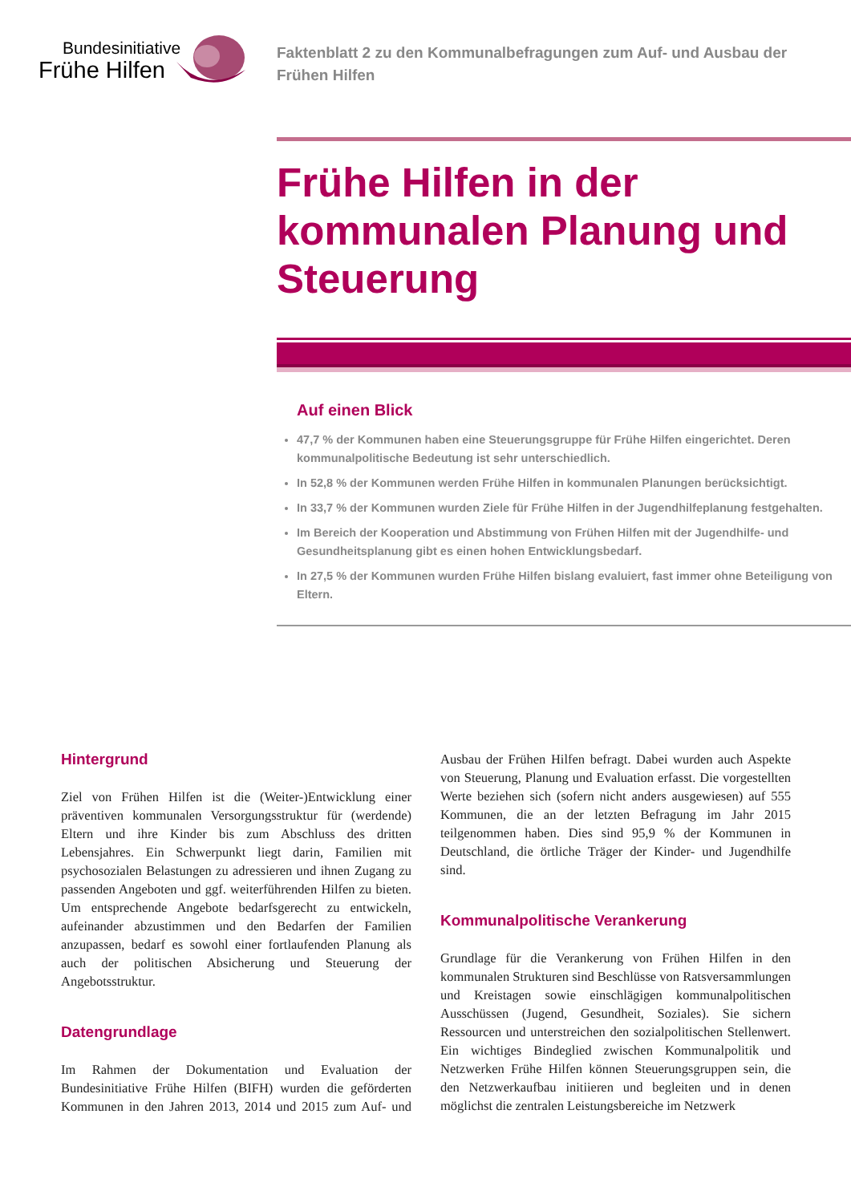Bundesinitiative
Frühe Hilfen
Faktenblatt 2 zu den Kommunalbefragungen zum Auf- und Ausbau der Frühen Hilfen
Frühe Hilfen in der kommunalen Planung und Steuerung
Auf einen Blick
47,7 % der Kommunen haben eine Steuerungsgruppe für Frühe Hilfen eingerichtet. Deren kommunalpolitische Bedeutung ist sehr unterschiedlich.
In 52,8 % der Kommunen werden Frühe Hilfen in kommunalen Planungen berücksichtigt.
In 33,7 % der Kommunen wurden Ziele für Frühe Hilfen in der Jugendhilfeplanung festgehalten.
Im Bereich der Kooperation und Abstimmung von Frühen Hilfen mit der Jugendhilfe- und Gesundheitsplanung gibt es einen hohen Entwicklungsbedarf.
In 27,5 % der Kommunen wurden Frühe Hilfen bislang evaluiert, fast immer ohne Beteiligung von Eltern.
Hintergrund
Ziel von Frühen Hilfen ist die (Weiter-)Entwicklung einer präventiven kommunalen Versorgungsstruktur für (werdende) Eltern und ihre Kinder bis zum Abschluss des dritten Lebensjahres. Ein Schwerpunkt liegt darin, Familien mit psychosozialen Belastungen zu adressieren und ihnen Zugang zu passenden Angeboten und ggf. weiterführenden Hilfen zu bieten. Um entsprechende Angebote bedarfsgerecht zu entwickeln, aufeinander abzustimmen und den Bedarfen der Familien anzupassen, bedarf es sowohl einer fortlaufenden Planung als auch der politischen Absicherung und Steuerung der Angebotsstruktur.
Datengrundlage
Im Rahmen der Dokumentation und Evaluation der Bundesinitiative Frühe Hilfen (BIFH) wurden die geförderten Kommunen in den Jahren 2013, 2014 und 2015 zum Auf- und Ausbau der Frühen Hilfen befragt. Dabei wurden auch Aspekte von Steuerung, Planung und Evaluation erfasst. Die vorgestellten Werte beziehen sich (sofern nicht anders ausgewiesen) auf 555 Kommunen, die an der letzten Befragung im Jahr 2015 teilgenommen haben. Dies sind 95,9 % der Kommunen in Deutschland, die örtliche Träger der Kinder- und Jugendhilfe sind.
Kommunalpolitische Verankerung
Grundlage für die Verankerung von Frühen Hilfen in den kommunalen Strukturen sind Beschlüsse von Ratsversammlungen und Kreistagen sowie einschlägigen kommunalpolitischen Ausschüssen (Jugend, Gesundheit, Soziales). Sie sichern Ressourcen und unterstreichen den sozialpolitischen Stellenwert. Ein wichtiges Bindeglied zwischen Kommunalpolitik und Netzwerken Frühe Hilfen können Steuerungsgruppen sein, die den Netzwerkaufbau initiieren und begleiten und in denen möglichst die zentralen Leistungsbereiche im Netzwerk